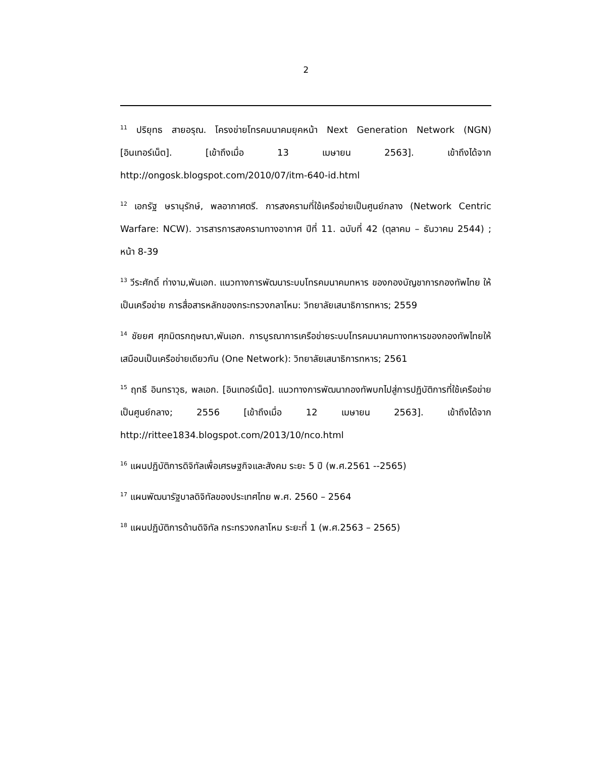2
<sup>11</sup> ปริยุทธ สายอรุณ. โครงข่ายโทรคมนาคมยุคหน้า Next Generation Network (NGN) [อินเทอร์เน็ต]. [เข้าถึงเมื่อ 13 เมษายน 2563]. เข้าถึงได้จาก http://ongosk.blogspot.com/2010/07/itm-640-id.html
<sup>12</sup> เอกรัฐ ษรานุรักษ์, พลอากาศตรี. การสงครามที่ใช้เครือข่ายเป็นศูนย์กลาง (Network Centric Warfare: NCW). วารสารการสงครามทางอากาศ ปีที่ 11. ฉบับที่ 42 (ตุลาคม – ธันวาคม 2544) ; หน้า 8-39
<sup>13</sup> วีระศักดิ์ ท่างาม,พันเอก. แนวทางการพัฒนาระบบโทรคมนาคมทหาร ของกองบัญชาการกองทัพไทย ให้เป็นเครือข่าย การสื่อสารหลักของกระทรวงกลาโหม: วิทยาลัยเสนาธิการทหาร; 2559
<sup>14</sup> ชัยยศ ศุภมิตรกฤษณา,พันเอก. การบูรณาการเครือข่ายระบบโทรคมนาคมทางทหารของกองทัพไทยให้เสมือนเป็นเครือข่ายเดียวกัน (One Network): วิทยาลัยเสนาธิการทหาร; 2561
<sup>15</sup> ฤทธี อินทราวุธ, พลเอก. [อินเทอร์เน็ต]. แนวทางการพัฒนากองทัพบกไปสู่การปฏิบัติการที่ใช้เครือข่ายเป็นศูนย์กลาง; 2556 [เข้าถึงเมื่อ 12 เมษายน 2563]. เข้าถึงได้จาก http://rittee1834.blogspot.com/2013/10/nco.html
<sup>16</sup> แผนปฏิบัติการดิจิทัลเพื่อเศรษฐกิจและสังคม ระยะ 5 ปี (พ.ศ.2561 --2565)
<sup>17</sup> แผนพัฒนารัฐบาลดิจิทัลของประเทศไทย พ.ศ. 2560 – 2564
<sup>18</sup> แผนปฏิบัติการด้านดิจิทัล กระทรวงกลาโหม ระยะที่ 1 (พ.ศ.2563 – 2565)